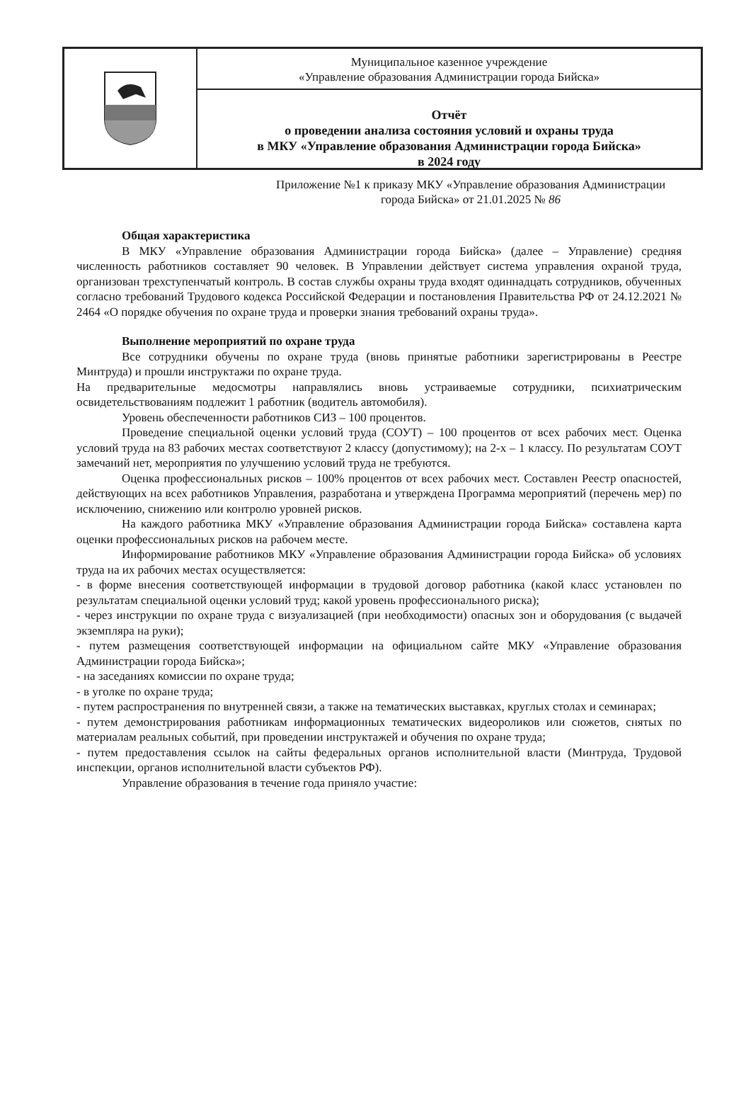Муниципальное казенное учреждение
«Управление образования Администрации города Бийска»
Отчёт
о проведении анализа состояния условий и охраны труда
в МКУ «Управление образования Администрации города Бийска»
в 2024 году
Приложение №1 к приказу МКУ «Управление образования Администрации города Бийска» от 21.01.2025 № 86
Общая характеристика
В МКУ «Управление образования Администрации города Бийска» (далее – Управление) средняя численность работников составляет 90 человек. В Управлении действует система управления охраной труда, организован трехступенчатый контроль. В состав службы охраны труда входят одиннадцать сотрудников, обученных согласно требований Трудового кодекса Российской Федерации и постановления Правительства РФ от 24.12.2021 № 2464 «О порядке обучения по охране труда и проверки знания требований охраны труда».
Выполнение мероприятий по охране труда
Все сотрудники обучены по охране труда (вновь принятые работники зарегистрированы в Реестре Минтруда) и прошли инструктажи по охране труда.
На предварительные медосмотры направлялись вновь устраиваемые сотрудники, психиатрическим освидетельствованиям подлежит 1 работник (водитель автомобиля).
Уровень обеспеченности работников СИЗ – 100 процентов.
Проведение специальной оценки условий труда (СОУТ) – 100 процентов от всех рабочих мест. Оценка условий труда на 83 рабочих местах соответствуют 2 классу (допустимому); на 2-х – 1 классу. По результатам СОУТ замечаний нет, мероприятия по улучшению условий труда не требуются.
Оценка профессиональных рисков – 100% процентов от всех рабочих мест. Составлен Реестр опасностей, действующих на всех работников Управления, разработана и утверждена Программа мероприятий (перечень мер) по исключению, снижению или контролю уровней рисков.
На каждого работника МКУ «Управление образования Администрации города Бийска» составлена карта оценки профессиональных рисков на рабочем месте.
Информирование работников МКУ «Управление образования Администрации города Бийска» об условиях труда на их рабочих местах осуществляется:
- в форме внесения соответствующей информации в трудовой договор работника (какой класс установлен по результатам специальной оценки условий труд; какой уровень профессионального риска);
- через инструкции по охране труда с визуализацией (при необходимости) опасных зон и оборудования (с выдачей экземпляра на руки);
- путем размещения соответствующей информации на официальном сайте МКУ «Управление образования Администрации города Бийска»;
- на заседаниях комиссии по охране труда;
- в уголке по охране труда;
- путем распространения по внутренней связи, а также на тематических выставках, круглых столах и семинарах;
- путем демонстрирования работникам информационных тематических видеороликов или сюжетов, снятых по материалам реальных событий, при проведении инструктажей и обучения по охране труда;
- путем предоставления ссылок на сайты федеральных органов исполнительной власти (Минтруда, Трудовой инспекции, органов исполнительной власти субъектов РФ).
Управление образования в течение года приняло участие: